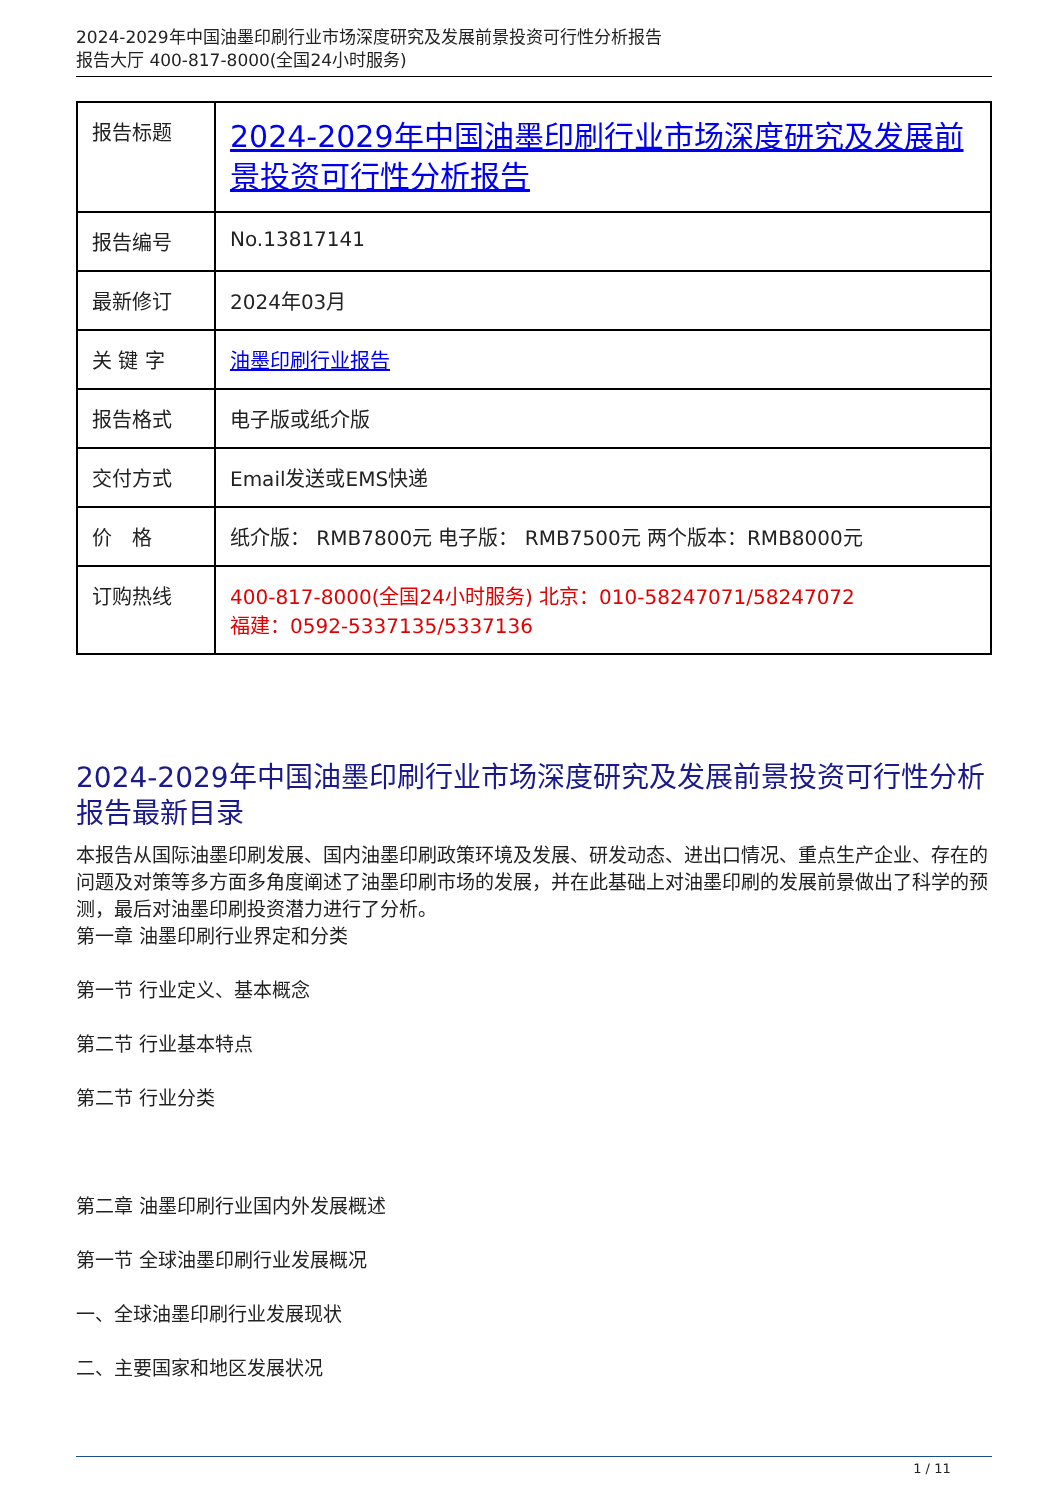2024-2029年中国油墨印刷行业市场深度研究及发展前景投资可行性分析报告
报告大厅 400-817-8000(全国24小时服务)
| 报告标题 | 2024-2029年中国油墨印刷行业市场深度研究及发展前景投资可行性分析报告 |
| 报告编号 | No.13817141 |
| 最新修订 | 2024年03月 |
| 关 键 字 | 油墨印刷行业报告 |
| 报告格式 | 电子版或纸介版 |
| 交付方式 | Email发送或EMS快递 |
| 价 格 | 纸介版： RMB7800元 电子版： RMB7500元 两个版本：RMB8000元 |
| 订购热线 | 400-817-8000(全国24小时服务) 北京：010-58247071/58247072 福建：0592-5337135/5337136 |
2024-2029年中国油墨印刷行业市场深度研究及发展前景投资可行性分析报告最新目录
本报告从国际油墨印刷发展、国内油墨印刷政策环境及发展、研发动态、进出口情况、重点生产企业、存在的问题及对策等多方面多角度阐述了油墨印刷市场的发展，并在此基础上对油墨印刷的发展前景做出了科学的预测，最后对油墨印刷投资潜力进行了分析。
第一章 油墨印刷行业界定和分类
第一节 行业定义、基本概念
第二节 行业基本特点
第二节 行业分类
第二章 油墨印刷行业国内外发展概述
第一节 全球油墨印刷行业发展概况
一、全球油墨印刷行业发展现状
二、主要国家和地区发展状况
1 / 11